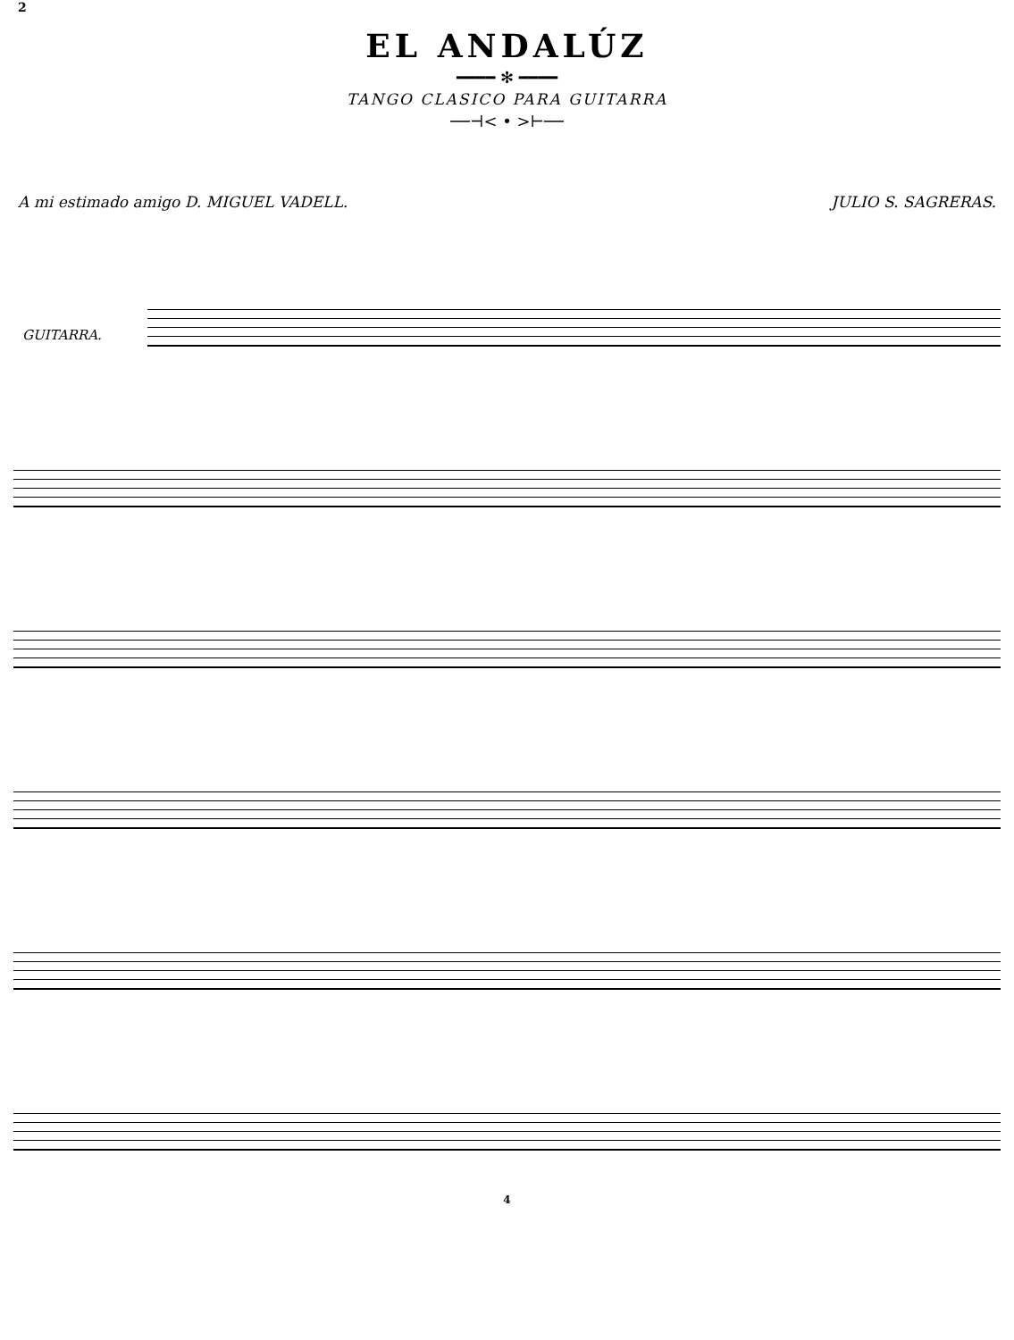2
EL ANDALÚZ
━━━━ ✻ ━━━━
TANGO CLASICO PARA GUITARRA
──⊣< • >⊢──
A mi estimado amigo D. MIGUEL VADELL. JULIO S. SAGRERAS.
GUITARRA.
4